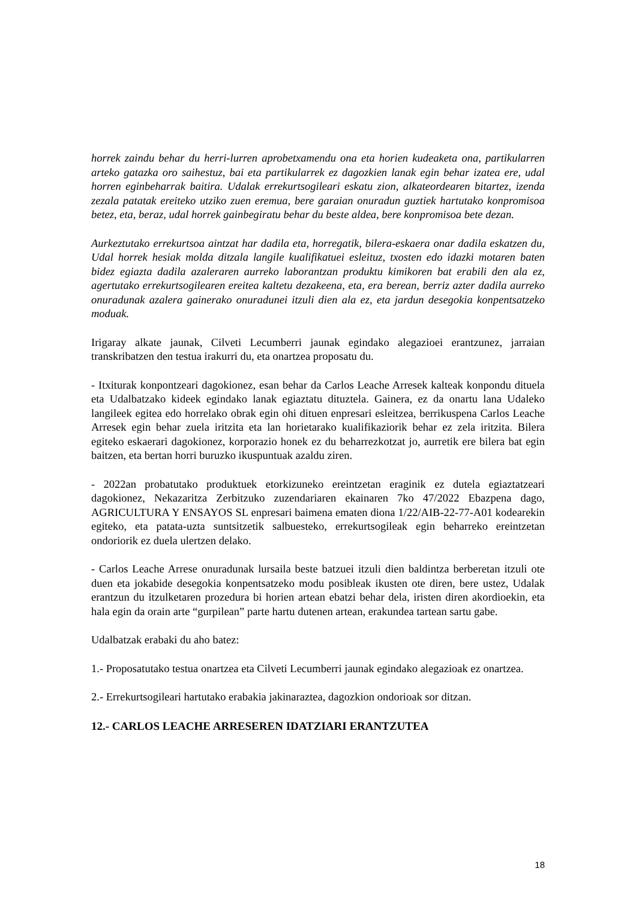horrek zaindu behar du herri-lurren aprobetxamendu ona eta horien kudeaketa ona, partikularren arteko gatazka oro saihestuz, bai eta partikularrek ez dagozkien lanak egin behar izatea ere, udal horren eginbeharrak baitira. Udalak errekurtsogileari eskatu zion, alkateordearen bitartez, izenda zezala patatak ereiteko utziko zuen eremua, bere garaian onuradun guztiek hartutako konpromisoa betez, eta, beraz, udal horrek gainbegiratu behar du beste aldea, bere konpromisoa bete dezan.
Aurkeztutako errekurtsoa aintzat har dadila eta, horregatik, bilera-eskaera onar dadila eskatzen du, Udal horrek hesiak molda ditzala langile kualifikatuei esleituz, txosten edo idazki motaren baten bidez egiazta dadila azaleraren aurreko laborantzan produktu kimikoren bat erabili den ala ez, agertutako errekurtsogilearen ereitea kaltetu dezakeena, eta, era berean, berriz azter dadila aurreko onuradunak azalera gainerako onuradunei itzuli dien ala ez, eta jardun desegokia konpentsatzeko moduak.
Irigaray alkate jaunak, Cilveti Lecumberri jaunak egindako alegazioei erantzunez, jarraian transkribatzen den testua irakurri du, eta onartzea proposatu du.
- Itxiturak konpontzeari dagokionez, esan behar da Carlos Leache Arresek kalteak konpondu dituela eta Udalbatzako kideek egindako lanak egiaztatu dituztela. Gainera, ez da onartu lana Udaleko langileek egitea edo horrelako obrak egin ohi dituen enpresari esleitzea, berrikuspena Carlos Leache Arresek egin behar zuela iritzita eta lan horietarako kualifikaziorik behar ez zela iritzita. Bilera egiteko eskaerari dagokionez, korporazio honek ez du beharrezkotzat jo, aurretik ere bilera bat egin baitzen, eta bertan horri buruzko ikuspuntuak azaldu ziren.
- 2022an probatutako produktuek etorkizuneko ereintzetan eraginik ez dutela egiaztatzeari dagokionez, Nekazaritza Zerbitzuko zuzendariaren ekainaren 7ko 47/2022 Ebazpena dago, AGRICULTURA Y ENSAYOS SL enpresari baimena ematen diona 1/22/AIB-22-77-A01 kodearekin egiteko, eta patata-uzta suntsitzetik salbuesteko, errekurtsogileak egin beharreko ereintzetan ondoriorik ez duela ulertzen delako.
- Carlos Leache Arrese onuradunak lursaila beste batzuei itzuli dien baldintza berberetan itzuli ote duen eta jokabide desegokia konpentsatzeko modu posibleak ikusten ote diren, bere ustez, Udalak erantzun du itzulketaren prozedura bi horien artean ebatzi behar dela, iristen diren akordioekin, eta hala egin da orain arte “gurpilean” parte hartu dutenen artean, erakundea tartean sartu gabe.
Udalbatzak erabaki du aho batez:
1.- Proposatutako testua onartzea eta Cilveti Lecumberri jaunak egindako alegazioak ez onartzea.
2.- Errekurtsogileari hartutako erabakia jakinaraztea, dagozkion ondorioak sor ditzan.
12.- CARLOS LEACHE ARRESEREN IDATZIARI ERANTZUTEA
18